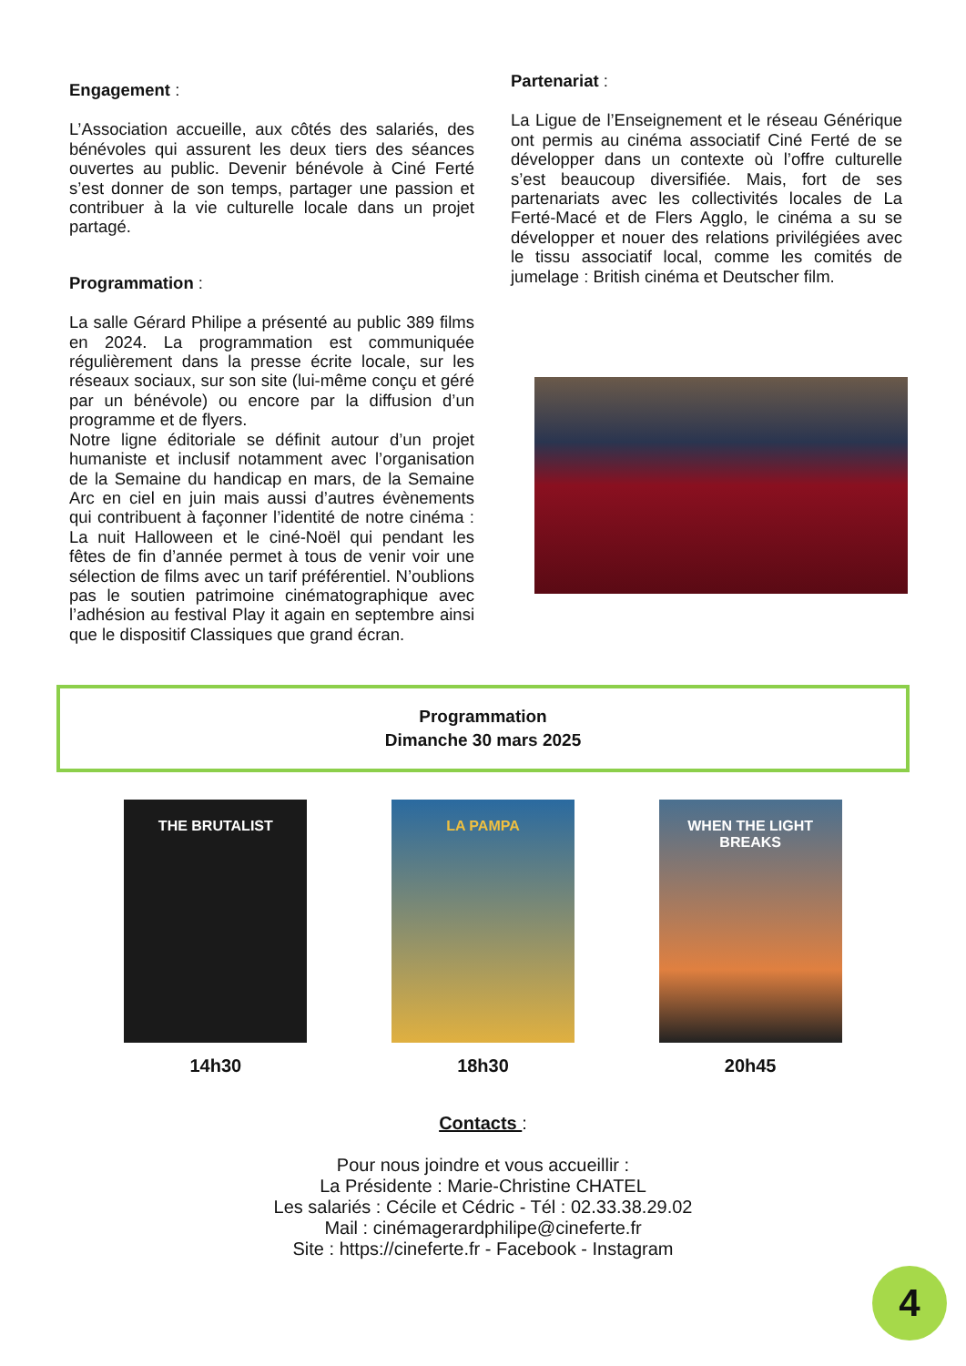Engagement :
L’Association accueille, aux côtés des salariés, des bénévoles qui assurent les deux tiers des séances ouvertes au public. Devenir bénévole à Ciné Ferté s’est donner de son temps, partager une passion et contribuer à la vie culturelle locale dans un projet partagé.
Programmation :
La salle Gérard Philipe a présenté au public 389 films en 2024. La programmation est communiquée régulièrement dans la presse écrite locale, sur les réseaux sociaux, sur son site (lui-même conçu et géré par un bénévole) ou encore par la diffusion d’un programme et de flyers.
Notre ligne éditoriale se définit autour d’un projet humaniste et inclusif notamment avec l’organisation de la Semaine du handicap en mars, de la Semaine Arc en ciel en juin mais aussi d’autres évènements qui contribuent à façonner l’identité de notre cinéma : La nuit Halloween et le ciné-Noël qui pendant les fêtes de fin d’année permet à tous de venir voir une sélection de films avec un tarif préférentiel. N’oublions pas le soutien patrimoine cinématographique avec l’adhésion au festival Play it again en septembre ainsi que le dispositif Classiques que grand écran.
Partenariat :
La Ligue de l’Enseignement et le réseau Générique ont permis au cinéma associatif Ciné Ferté de se développer dans un contexte où l’offre culturelle s’est beaucoup diversifiée. Mais, fort de ses partenariats avec les collectivités locales de La Ferté-Macé et de Flers Agglo, le cinéma a su se développer et nouer des relations privilégiées avec le tissu associatif local, comme les comités de jumelage : British cinéma et Deutscher film.
Programmation
Dimanche 30 mars 2025
THE BRUTALIST
14h30
LA PAMPA
18h30
WHEN THE LIGHT BREAKS
20h45
Contacts :
Pour nous joindre et vous accueillir :
La Présidente : Marie-Christine CHATEL
Les salariés : Cécile et Cédric - Tél : 02.33.38.29.02
Mail : cinémagerardphilipe@cineferte.fr
Site : https://cineferte.fr - Facebook - Instagram
4